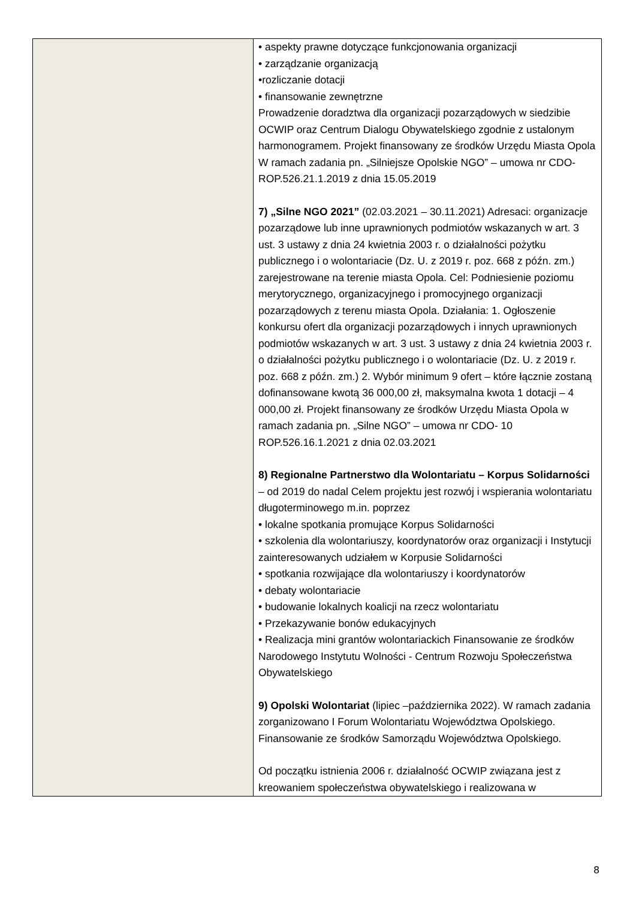| | • aspekty prawne dotyczące funkcjonowania organizacji • zarządzanie organizacją •rozliczanie dotacji • finansowanie zewnętrzne Prowadzenie doradztwa dla organizacji pozarządowych w siedzibie OCWIP oraz Centrum Dialogu Obywatelskiego zgodnie z ustalonym harmonogramem. Projekt finansowany ze środków Urzędu Miasta Opola W ramach zadania pn. „Silniejsze Opolskie NGO” – umowa nr CDO-ROP.526.21.1.2019 z dnia 15.05.2019 7) „Silne NGO 2021” (02.03.2021 – 30.11.2021) Adresaci: organizacje pozarządowe lub inne uprawnionych podmiotów wskazanych w art. 3 ust. 3 ustawy z dnia 24 kwietnia 2003 r. o działalności pożytku publicznego i o wolontariacie (Dz. U. z 2019 r. poz. 668 z późn. zm.) zarejestrowane na terenie miasta Opola. Cel: Podniesienie poziomu merytorycznego, organizacyjnego i promocyjnego organizacji pozarządowych z terenu miasta Opola. Działania: 1. Ogłoszenie konkursu ofert dla organizacji pozarządowych i innych uprawnionych podmiotów wskazanych w art. 3 ust. 3 ustawy z dnia 24 kwietnia 2003 r. o działalności pożytku publicznego i o wolontariacie (Dz. U. z 2019 r. poz. 668 z późn. zm.) 2. Wybór minimum 9 ofert – które łącznie zostaną dofinansowane kwotą 36 000,00 zł, maksymalna kwota 1 dotacji – 4 000,00 zł. Projekt finansowany ze środków Urzędu Miasta Opola w ramach zadania pn. „Silne NGO” – umowa nr CDO- 10 ROP.526.16.1.2021 z dnia 02.03.2021 8) Regionalne Partnerstwo dla Wolontariatu – Korpus Solidarności – od 2019 do nadal Celem projektu jest rozwój i wspierania wolontariatu długoterminowego m.in. poprzez • lokalne spotkania promujące Korpus Solidarności • szkolenia dla wolontariuszy, koordynatorów oraz organizacji i Instytucji zainteresowanych udziałem w Korpusie Solidarności • spotkania rozwijające dla wolontariuszy i koordynatorów • debaty wolontariacie • budowanie lokalnych koalicji na rzecz wolontariatu • Przekazywanie bonów edukacyjnych • Realizacja mini grantów wolontariackich Finansowanie ze środków Narodowego Instytutu Wolności - Centrum Rozwoju Społeczeństwa Obywatelskiego 9) Opolski Wolontariat (lipiec –października 2022). W ramach zadania zorganizowano I Forum Wolontariatu Województwa Opolskiego. Finansowanie ze środków Samorządu Województwa Opolskiego. Od początku istnienia 2006 r. działalność OCWIP związana jest z kreowaniem społeczeństwa obywatelskiego i realizowana w |
8